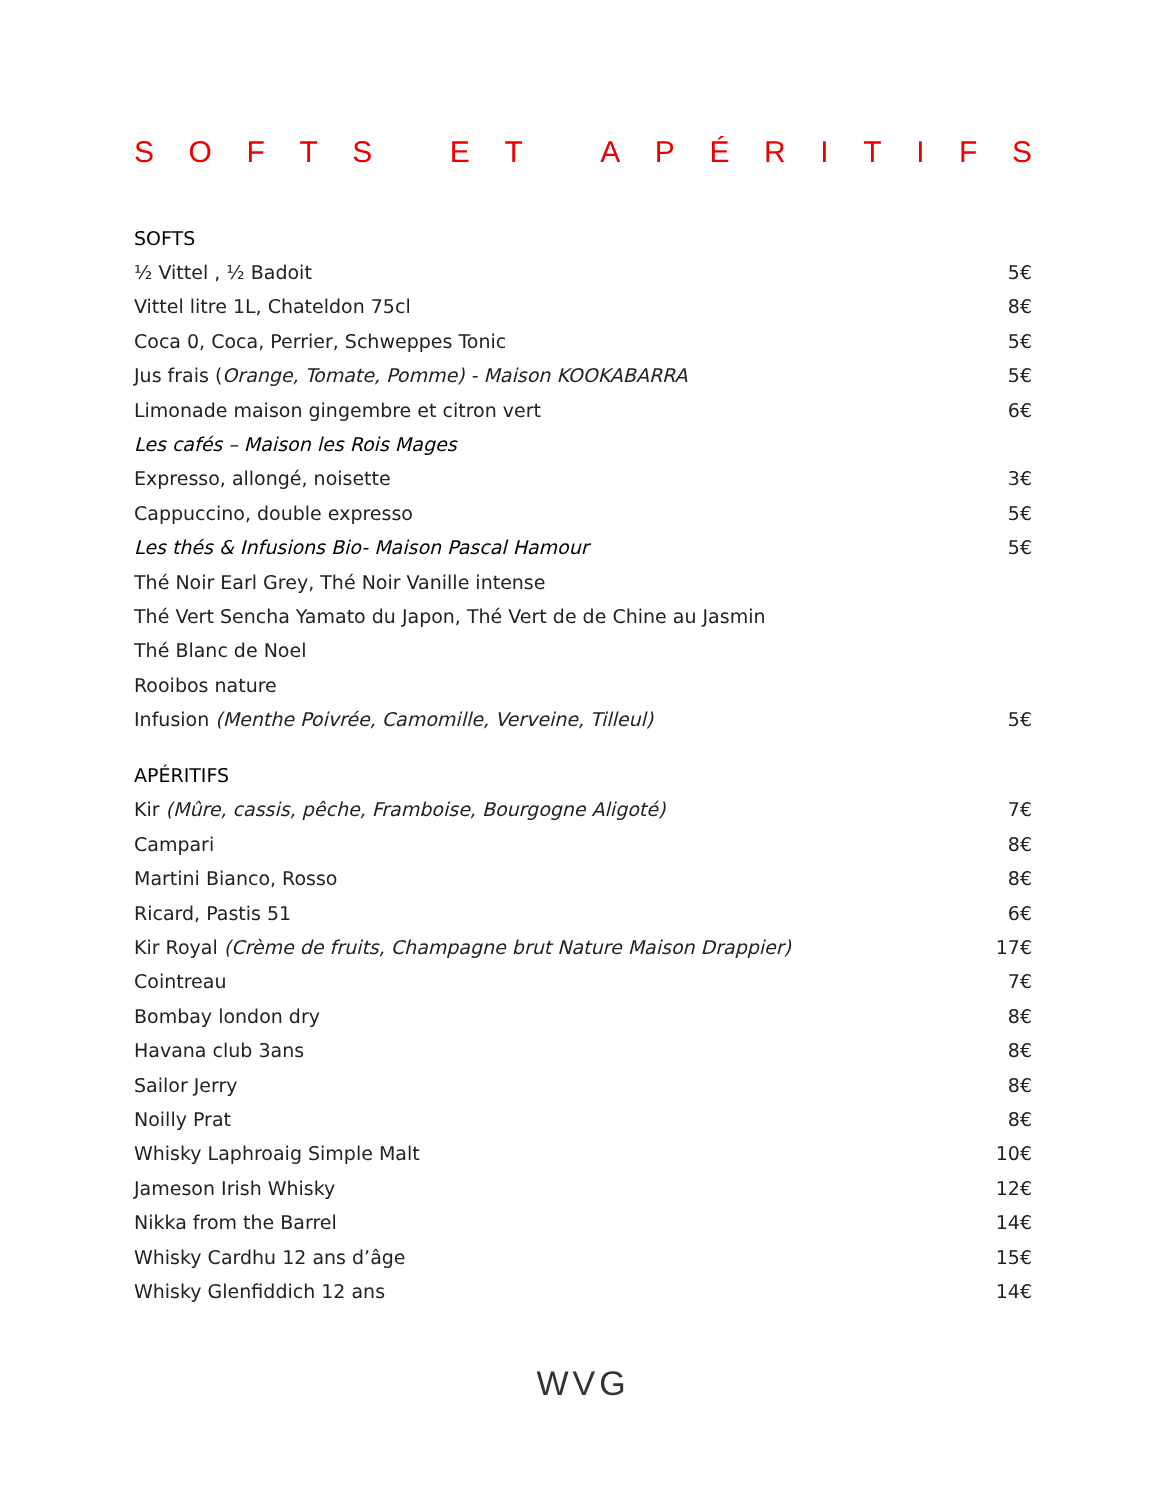SOFTS ET APÉRITIFS
SOFTS
½ Vittel , ½ Badoit 5€
Vittel litre 1L, Chateldon 75cl 8€
Coca 0, Coca, Perrier, Schweppes Tonic 5€
Jus frais (Orange, Tomate, Pomme) - Maison KOOKABARRA 5€
Limonade maison gingembre et citron vert 6€
Les cafés – Maison les Rois Mages
Expresso, allongé, noisette 3€
Cappuccino, double expresso 5€
Les thés & Infusions Bio- Maison Pascal Hamour 5€
Thé Noir Earl Grey, Thé Noir Vanille intense
Thé Vert Sencha Yamato du Japon, Thé Vert de de Chine au Jasmin
Thé Blanc de Noel
Rooibos nature
Infusion (Menthe Poivrée, Camomille, Verveine, Tilleul) 5€
APÉRITIFS
Kir (Mûre, cassis, pêche, Framboise, Bourgogne Aligoté) 7€
Campari 8€
Martini Bianco, Rosso 8€
Ricard, Pastis 51 6€
Kir Royal (Crème de fruits, Champagne brut Nature Maison Drappier) 17€
Cointreau 7€
Bombay london dry 8€
Havana club 3ans 8€
Sailor Jerry 8€
Noilly Prat 8€
Whisky Laphroaig Simple Malt 10€
Jameson Irish Whisky 12€
Nikka from the Barrel 14€
Whisky Cardhu 12 ans d’âge 15€
Whisky Glenfiddich 12 ans 14€
WVG